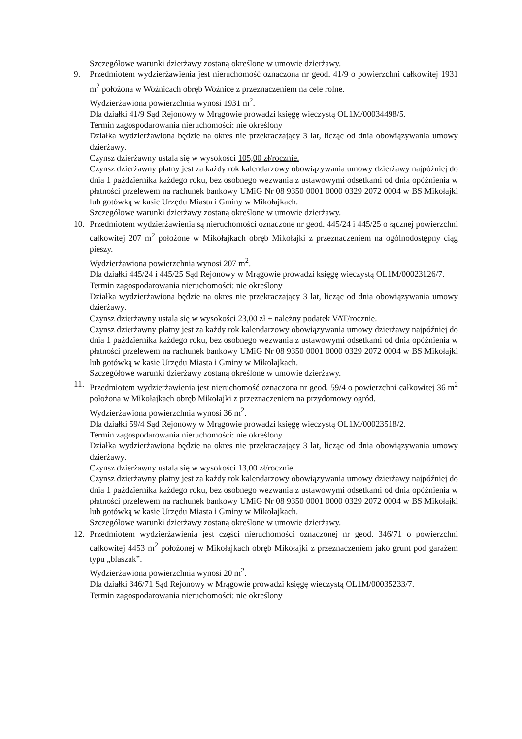Szczegółowe warunki dzierżawy zostaną określone w umowie dzierżawy.
9. Przedmiotem wydzierżawienia jest nieruchomość oznaczona nr geod. 41/9 o powierzchni całkowitej 1931 m<sup>2</sup> położona w Woźnicach obręb Woźnice z przeznaczeniem na cele rolne.
Wydzierżawiona powierzchnia wynosi 1931 m<sup>2</sup>.
Dla działki 41/9 Sąd Rejonowy w Mrągowie prowadzi księgę wieczystą OL1M/00034498/5.
Termin zagospodarowania nieruchomości: nie określony
Działka wydzierżawiona będzie na okres nie przekraczający 3 lat, licząc od dnia obowiązywania umowy dzierżawy.
Czynsz dzierżawny ustala się w wysokości 105,00 zł/rocznie.
Czynsz dzierżawny płatny jest za każdy rok kalendarzowy obowiązywania umowy dzierżawy najpóźniej do dnia 1 października każdego roku, bez osobnego wezwania z ustawowymi odsetkami od dnia opóźnienia w płatności przelewem na rachunek bankowy UMiG Nr 08 9350 0001 0000 0329 2072 0004 w BS Mikołajki lub gotówką w kasie Urzędu Miasta i Gminy w Mikołajkach.
Szczegółowe warunki dzierżawy zostaną określone w umowie dzierżawy.
10. Przedmiotem wydzierżawienia są nieruchomości oznaczone nr geod. 445/24 i 445/25 o łącznej powierzchni całkowitej 207 m<sup>2</sup> położone w Mikołajkach obręb Mikołajki z przeznaczeniem na ogólnodostępny ciąg pieszy.
Wydzierżawiona powierzchnia wynosi 207 m<sup>2</sup>.
Dla działki 445/24 i 445/25 Sąd Rejonowy w Mrągowie prowadzi księgę wieczystą OL1M/00023126/7.
Termin zagospodarowania nieruchomości: nie określony
Działka wydzierżawiona będzie na okres nie przekraczający 3 lat, licząc od dnia obowiązywania umowy dzierżawy.
Czynsz dzierżawny ustala się w wysokości 23,00 zł + należny podatek VAT/rocznie.
Czynsz dzierżawny płatny jest za każdy rok kalendarzowy obowiązywania umowy dzierżawy najpóźniej do dnia 1 października każdego roku, bez osobnego wezwania z ustawowymi odsetkami od dnia opóźnienia w płatności przelewem na rachunek bankowy UMiG Nr 08 9350 0001 0000 0329 2072 0004 w BS Mikołajki lub gotówką w kasie Urzędu Miasta i Gminy w Mikołajkach.
Szczegółowe warunki dzierżawy zostaną określone w umowie dzierżawy.
11. Przedmiotem wydzierżawienia jest nieruchomość oznaczona nr geod. 59/4 o powierzchni całkowitej 36 m<sup>2</sup> położona w Mikołajkach obręb Mikołajki z przeznaczeniem na przydomowy ogród.
Wydzierżawiona powierzchnia wynosi 36 m<sup>2</sup>.
Dla działki 59/4 Sąd Rejonowy w Mrągowie prowadzi księgę wieczystą OL1M/00023518/2.
Termin zagospodarowania nieruchomości: nie określony
Działka wydzierżawiona będzie na okres nie przekraczający 3 lat, licząc od dnia obowiązywania umowy dzierżawy.
Czynsz dzierżawny ustala się w wysokości 13,00 zł/rocznie.
Czynsz dzierżawny płatny jest za każdy rok kalendarzowy obowiązywania umowy dzierżawy najpóźniej do dnia 1 października każdego roku, bez osobnego wezwania z ustawowymi odsetkami od dnia opóźnienia w płatności przelewem na rachunek bankowy UMiG Nr 08 9350 0001 0000 0329 2072 0004 w BS Mikołajki lub gotówką w kasie Urzędu Miasta i Gminy w Mikołajkach.
Szczegółowe warunki dzierżawy zostaną określone w umowie dzierżawy.
12. Przedmiotem wydzierżawienia jest części nieruchomości oznaczonej nr geod. 346/71 o powierzchni całkowitej 4453 m<sup>2</sup> położonej w Mikołajkach obręb Mikołajki z przeznaczeniem jako grunt pod garażem typu „blaszak”.
Wydzierżawiona powierzchnia wynosi 20 m<sup>2</sup>.
Dla działki 346/71 Sąd Rejonowy w Mrągowie prowadzi księgę wieczystą OL1M/00035233/7.
Termin zagospodarowania nieruchomości: nie określony